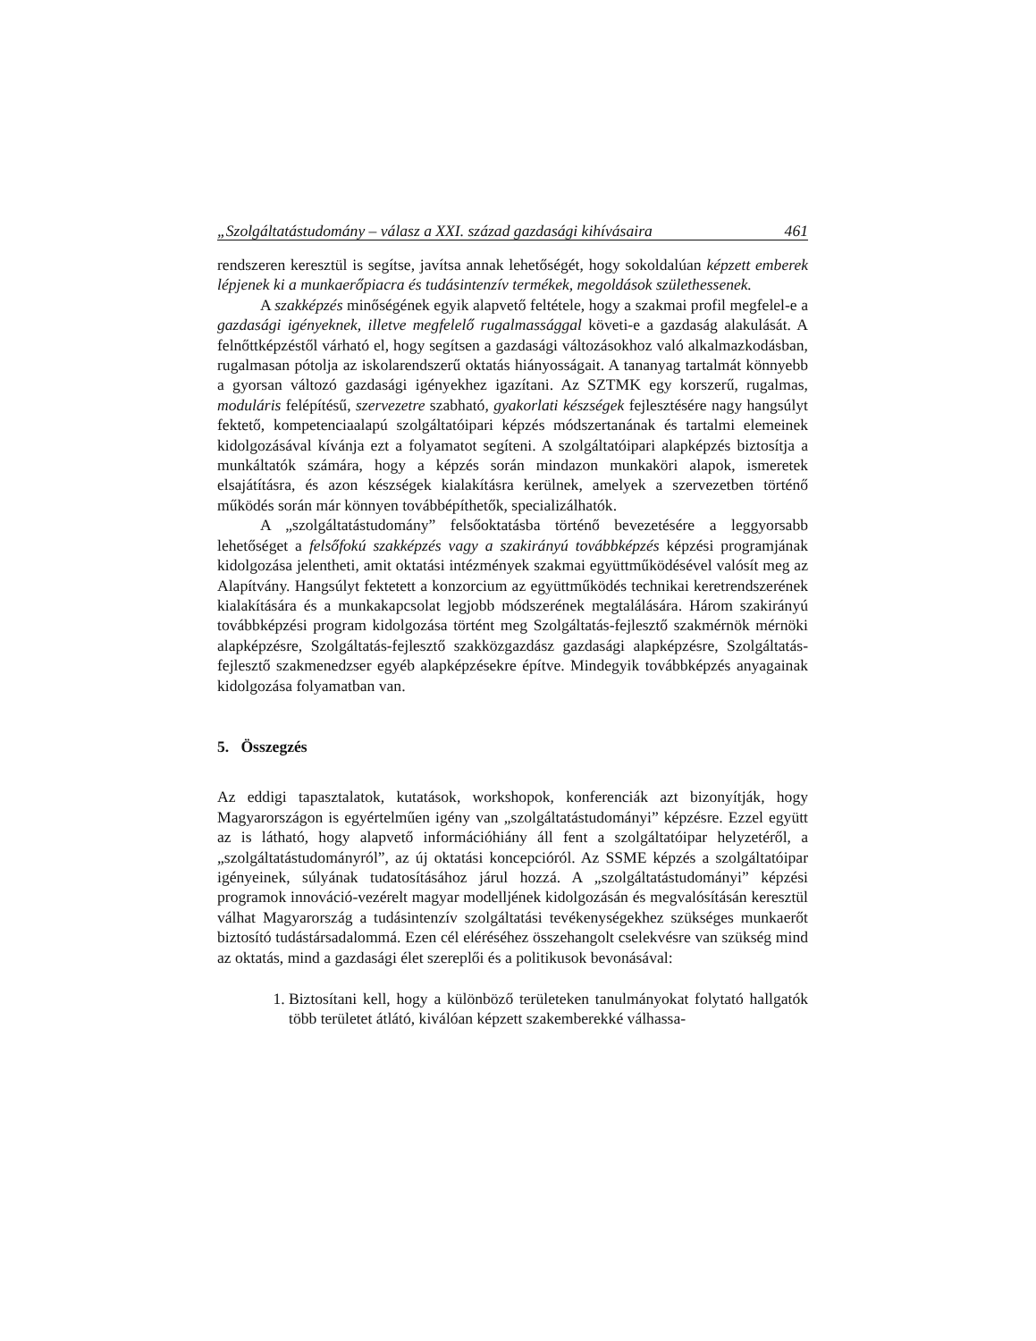„Szolgáltatástudomány – válasz a XXI. század gazdasági kihívásaira 461
rendszeren keresztül is segítse, javítsa annak lehetőségét, hogy sokoldalúan képzett emberek lépjenek ki a munkaerőpiacra és tudásintenzív termékek, megoldások születhessenek.
A szakképzés minőségének egyik alapvető feltétele, hogy a szakmai profil megfelel-e a gazdasági igényeknek, illetve megfelelő rugalmassággal követi-e a gazdaság alakulását. A felnőttképzéstől várható el, hogy segítsen a gazdasági változásokhoz való alkalmazkodásban, rugalmasan pótolja az iskolarendszerű oktatás hiányosságait. A tananyag tartalmát könnyebb a gyorsan változó gazdasági igényekhez igazítani. Az SZTMK egy korszerű, rugalmas, moduláris felépítésű, szervezetre szabható, gyakorlati készségek fejlesztésére nagy hangsúlyt fektető, kompetenciaalapú szolgáltatóipari képzés módszertanának és tartalmi elemeinek kidolgozásával kívánja ezt a folyamatot segíteni. A szolgáltatóipari alapképzés biztosítja a munkáltatók számára, hogy a képzés során mindazon munkaköri alapok, ismeretek elsajátításra, és azon készségek kialakításra kerülnek, amelyek a szervezetben történő működés során már könnyen továbbépíthetők, specializálhatók.
A „szolgáltatástudomány” felsőoktatásba történő bevezetésére a leggyorsabb lehetőséget a felsőfokú szakképzés vagy a szakirányú továbbképzés képzési programjának kidolgozása jelentheti, amit oktatási intézmények szakmai együttműködésével valósít meg az Alapítvány. Hangsúlyt fektetett a konzorcium az együttműködés technikai keretrendszerének kialakítására és a munkakapcsolat legjobb módszerének megtalálására. Három szakirányú továbbképzési program kidolgozása történt meg Szolgáltatás-fejlesztő szakmérnök mérnöki alapképzésre, Szolgáltatás-fejlesztő szakközgazdász gazdasági alapképzésre, Szolgáltatás-fejlesztő szakmenedzser egyéb alapképzésekre építve. Mindegyik továbbképzés anyagainak kidolgozása folyamatban van.
5. Összegzés
Az eddigi tapasztalatok, kutatások, workshopok, konferenciák azt bizonyítják, hogy Magyarországon is egyértelműen igény van „szolgáltatástudományi” képzésre. Ezzel együtt az is látható, hogy alapvető információhiány áll fent a szolgáltatóipar helyzetéről, a „szolgáltatástudományról”, az új oktatási koncepcióról. Az SSME képzés a szolgáltatóipar igényeinek, súlyának tudatosításához járul hozzá. A „szolgáltatástudományi” képzési programok innováció-vezérelt magyar modelljének kidolgozásán és megvalósításán keresztül válhat Magyarország a tudásintenzív szolgáltatási tevékenységekhez szükséges munkaerőt biztosító tudástársadalommá. Ezen cél eléréséhez összehangolt cselekvésre van szükség mind az oktatás, mind a gazdasági élet szereplői és a politikusok bevonásával:
1. Biztosítani kell, hogy a különböző területeken tanulmányokat folytató hallgatók több területet átlátó, kiválóan képzett szakemberekké válhassa-